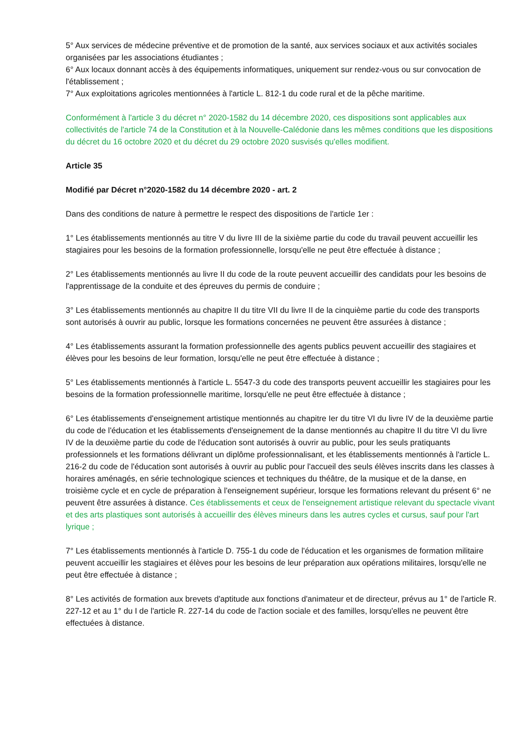5° Aux services de médecine préventive et de promotion de la santé, aux services sociaux et aux activités sociales organisées par les associations étudiantes ;
6° Aux locaux donnant accès à des équipements informatiques, uniquement sur rendez-vous ou sur convocation de l'établissement ;
7° Aux exploitations agricoles mentionnées à l'article L. 812-1 du code rural et de la pêche maritime.
Conformément à l'article 3 du décret n° 2020-1582 du 14 décembre 2020, ces dispositions sont applicables aux collectivités de l'article 74 de la Constitution et à la Nouvelle-Calédonie dans les mêmes conditions que les dispositions du décret du 16 octobre 2020 et du décret du 29 octobre 2020 susvisés qu'elles modifient.
Article 35
Modifié par Décret n°2020-1582 du 14 décembre 2020 - art. 2
Dans des conditions de nature à permettre le respect des dispositions de l'article 1er :
1° Les établissements mentionnés au titre V du livre III de la sixième partie du code du travail peuvent accueillir les stagiaires pour les besoins de la formation professionnelle, lorsqu'elle ne peut être effectuée à distance ;
2° Les établissements mentionnés au livre II du code de la route peuvent accueillir des candidats pour les besoins de l'apprentissage de la conduite et des épreuves du permis de conduire ;
3° Les établissements mentionnés au chapitre II du titre VII du livre II de la cinquième partie du code des transports sont autorisés à ouvrir au public, lorsque les formations concernées ne peuvent être assurées à distance ;
4° Les établissements assurant la formation professionnelle des agents publics peuvent accueillir des stagiaires et élèves pour les besoins de leur formation, lorsqu'elle ne peut être effectuée à distance ;
5° Les établissements mentionnés à l'article L. 5547-3 du code des transports peuvent accueillir les stagiaires pour les besoins de la formation professionnelle maritime, lorsqu'elle ne peut être effectuée à distance ;
6° Les établissements d'enseignement artistique mentionnés au chapitre Ier du titre VI du livre IV de la deuxième partie du code de l'éducation et les établissements d'enseignement de la danse mentionnés au chapitre II du titre VI du livre IV de la deuxième partie du code de l'éducation sont autorisés à ouvrir au public, pour les seuls pratiquants professionnels et les formations délivrant un diplôme professionnalisant, et les établissements mentionnés à l'article L. 216-2 du code de l'éducation sont autorisés à ouvrir au public pour l'accueil des seuls élèves inscrits dans les classes à horaires aménagés, en série technologique sciences et techniques du théâtre, de la musique et de la danse, en troisième cycle et en cycle de préparation à l'enseignement supérieur, lorsque les formations relevant du présent 6° ne peuvent être assurées à distance. Ces établissements et ceux de l'enseignement artistique relevant du spectacle vivant et des arts plastiques sont autorisés à accueillir des élèves mineurs dans les autres cycles et cursus, sauf pour l'art lyrique ;
7° Les établissements mentionnés à l'article D. 755-1 du code de l'éducation et les organismes de formation militaire peuvent accueillir les stagiaires et élèves pour les besoins de leur préparation aux opérations militaires, lorsqu'elle ne peut être effectuée à distance ;
8° Les activités de formation aux brevets d'aptitude aux fonctions d'animateur et de directeur, prévus au 1° de l'article R. 227-12 et au 1° du I de l'article R. 227-14 du code de l'action sociale et des familles, lorsqu'elles ne peuvent être effectuées à distance.